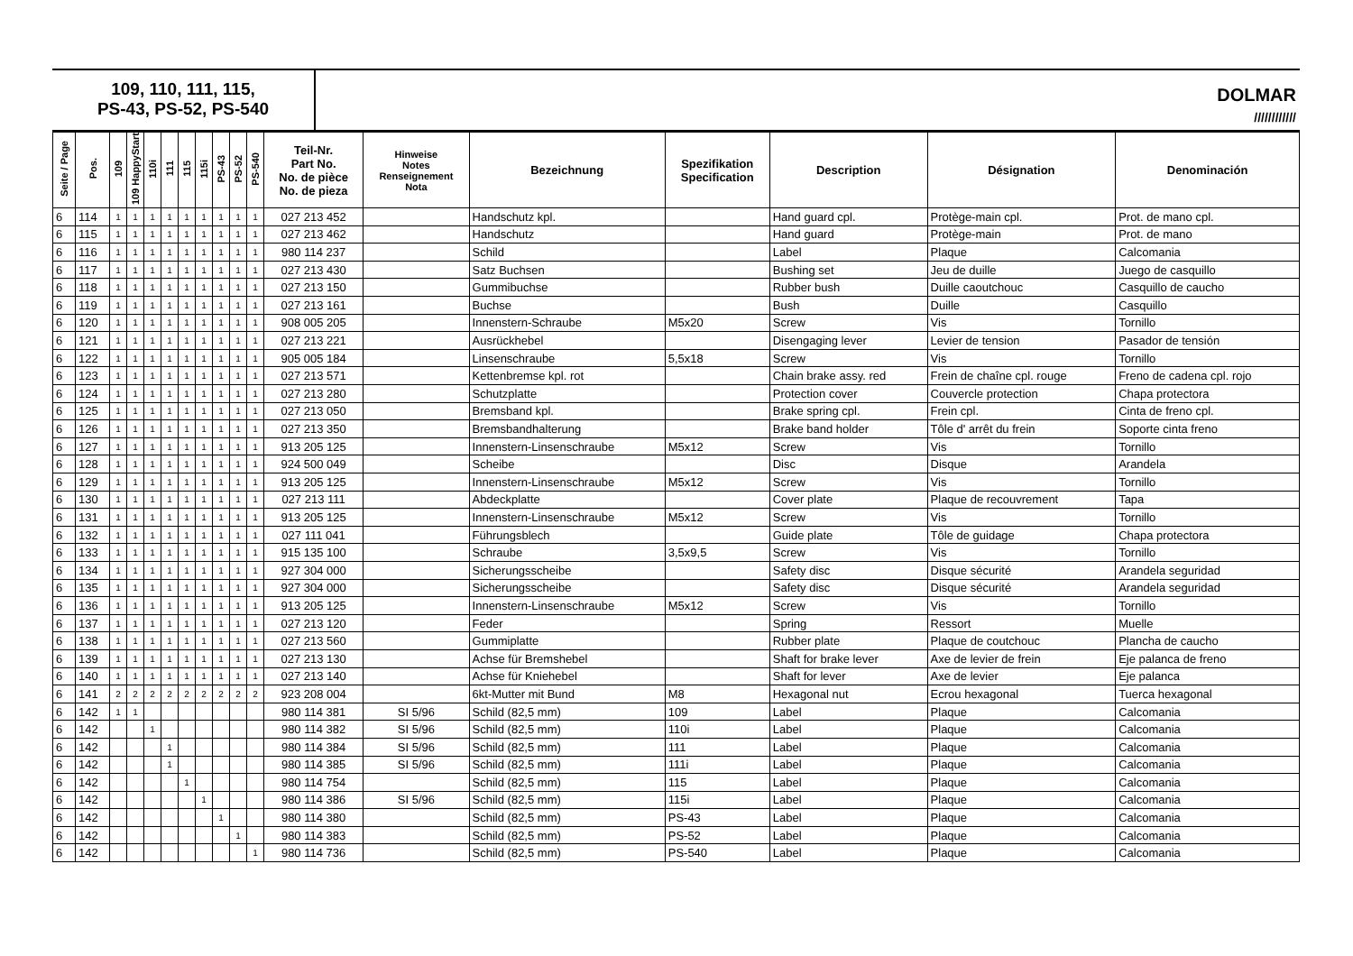109, 110, 111, 115,
PS-43, PS-52, PS-540
DOLMAR
////////////
| Seite / Page | Pos. | 109 | 109 HappyStart | 110i | 111 | 115 | 115i | PS-43 | PS-52 | PS-540 | Teil-Nr. Part No. No. de pièce No. de pieza | Hinweise Notes Renseignement Nota | Bezeichnung | Spezifikation Specification | Description | Désignation | Denominación |
| --- | --- | --- | --- | --- | --- | --- | --- | --- | --- | --- | --- | --- | --- | --- | --- | --- | --- |
| 6 | 114 | 1 | 1 | 1 | 1 | 1 | 1 | 1 | 1 | 1 | 027 213 452 | | Handschutz kpl. | | Hand guard cpl. | Protège-main cpl. | Prot. de mano cpl. |
| 6 | 115 | 1 | 1 | 1 | 1 | 1 | 1 | 1 | 1 | 1 | 027 213 462 | | Handschutz | | Hand guard | Protège-main | Prot. de mano |
| 6 | 116 | 1 | 1 | 1 | 1 | 1 | 1 | 1 | 1 | 1 | 980 114 237 | | Schild | | Label | Plaque | Calcomania |
| 6 | 117 | 1 | 1 | 1 | 1 | 1 | 1 | 1 | 1 | 1 | 027 213 430 | | Satz Buchsen | | Bushing set | Jeu de duille | Juego de casquillo |
| 6 | 118 | 1 | 1 | 1 | 1 | 1 | 1 | 1 | 1 | 1 | 027 213 150 | | Gummibuchse | | Rubber bush | Duille caoutchouc | Casquillo de caucho |
| 6 | 119 | 1 | 1 | 1 | 1 | 1 | 1 | 1 | 1 | 1 | 027 213 161 | | Buchse | | Bush | Duille | Casquillo |
| 6 | 120 | 1 | 1 | 1 | 1 | 1 | 1 | 1 | 1 | 1 | 908 005 205 | | Innenstern-Schraube | M5x20 | Screw | Vis | Tornillo |
| 6 | 121 | 1 | 1 | 1 | 1 | 1 | 1 | 1 | 1 | 1 | 027 213 221 | | Ausrückhebel | | Disengaging lever | Levier de tension | Pasador de tensión |
| 6 | 122 | 1 | 1 | 1 | 1 | 1 | 1 | 1 | 1 | 1 | 905 005 184 | | Linsenschraube | 5,5x18 | Screw | Vis | Tornillo |
| 6 | 123 | 1 | 1 | 1 | 1 | 1 | 1 | 1 | 1 | 1 | 027 213 571 | | Kettenbremse kpl. rot | | Chain brake assy. red | Frein de chaîne cpl. rouge | Freno de cadena cpl. rojo |
| 6 | 124 | 1 | 1 | 1 | 1 | 1 | 1 | 1 | 1 | 1 | 027 213 280 | | Schutzplatte | | Protection cover | Couvercle protection | Chapa protectora |
| 6 | 125 | 1 | 1 | 1 | 1 | 1 | 1 | 1 | 1 | 1 | 027 213 050 | | Bremsband kpl. | | Brake spring cpl. | Frein cpl. | Cinta de freno cpl. |
| 6 | 126 | 1 | 1 | 1 | 1 | 1 | 1 | 1 | 1 | 1 | 027 213 350 | | Bremsbandhalterung | | Brake band holder | Tôle d' arrêt du frein | Soporte cinta freno |
| 6 | 127 | 1 | 1 | 1 | 1 | 1 | 1 | 1 | 1 | 1 | 913 205 125 | | Innenstern-Linsenschraube | M5x12 | Screw | Vis | Tornillo |
| 6 | 128 | 1 | 1 | 1 | 1 | 1 | 1 | 1 | 1 | 1 | 924 500 049 | | Scheibe | | Disc | Disque | Arandela |
| 6 | 129 | 1 | 1 | 1 | 1 | 1 | 1 | 1 | 1 | 1 | 913 205 125 | | Innenstern-Linsenschraube | M5x12 | Screw | Vis | Tornillo |
| 6 | 130 | 1 | 1 | 1 | 1 | 1 | 1 | 1 | 1 | 1 | 027 213 111 | | Abdeckplatte | | Cover plate | Plaque de recouvrement | Tapa |
| 6 | 131 | 1 | 1 | 1 | 1 | 1 | 1 | 1 | 1 | 1 | 913 205 125 | | Innenstern-Linsenschraube | M5x12 | Screw | Vis | Tornillo |
| 6 | 132 | 1 | 1 | 1 | 1 | 1 | 1 | 1 | 1 | 1 | 027 111 041 | | Führungsblech | | Guide plate | Tôle de guidage | Chapa protectora |
| 6 | 133 | 1 | 1 | 1 | 1 | 1 | 1 | 1 | 1 | 1 | 915 135 100 | | Schraube | 3,5x9,5 | Screw | Vis | Tornillo |
| 6 | 134 | 1 | 1 | 1 | 1 | 1 | 1 | 1 | 1 | 1 | 927 304 000 | | Sicherungsscheibe | | Safety disc | Disque sécurité | Arandela seguridad |
| 6 | 135 | 1 | 1 | 1 | 1 | 1 | 1 | 1 | 1 | 1 | 927 304 000 | | Sicherungsscheibe | | Safety disc | Disque sécurité | Arandela seguridad |
| 6 | 136 | 1 | 1 | 1 | 1 | 1 | 1 | 1 | 1 | 1 | 913 205 125 | | Innenstern-Linsenschraube | M5x12 | Screw | Vis | Tornillo |
| 6 | 137 | 1 | 1 | 1 | 1 | 1 | 1 | 1 | 1 | 1 | 027 213 120 | | Feder | | Spring | Ressort | Muelle |
| 6 | 138 | 1 | 1 | 1 | 1 | 1 | 1 | 1 | 1 | 1 | 027 213 560 | | Gummiplatte | | Rubber plate | Plaque de coutchouc | Plancha de caucho |
| 6 | 139 | 1 | 1 | 1 | 1 | 1 | 1 | 1 | 1 | 1 | 027 213 130 | | Achse für Bremshebel | | Shaft for brake lever | Axe de levier de frein | Eje palanca de freno |
| 6 | 140 | 1 | 1 | 1 | 1 | 1 | 1 | 1 | 1 | 1 | 027 213 140 | | Achse für Kniehebel | | Shaft for lever | Axe de levier | Eje palanca |
| 6 | 141 | 2 | 2 | 2 | 2 | 2 | 2 | 2 | 2 | 2 | 923 208 004 | | 6kt-Mutter mit Bund | M8 | Hexagonal nut | Ecrou hexagonal | Tuerca hexagonal |
| 6 | 142 | 1 | 1 | | | | | | | | 980 114 381 | SI 5/96 | Schild (82,5 mm) | 109 | Label | Plaque | Calcomania |
| 6 | 142 | | | 1 | | | | | | | 980 114 382 | SI 5/96 | Schild (82,5 mm) | 110i | Label | Plaque | Calcomania |
| 6 | 142 | | | | 1 | | | | | | 980 114 384 | SI 5/96 | Schild (82,5 mm) | 111 | Label | Plaque | Calcomania |
| 6 | 142 | | | | 1 | | | | | | 980 114 385 | SI 5/96 | Schild (82,5 mm) | 111i | Label | Plaque | Calcomania |
| 6 | 142 | | | | | 1 | | | | | 980 114 754 | | Schild (82,5 mm) | 115 | Label | Plaque | Calcomania |
| 6 | 142 | | | | | | 1 | | | | 980 114 386 | SI 5/96 | Schild (82,5 mm) | 115i | Label | Plaque | Calcomania |
| 6 | 142 | | | | | | | 1 | | | 980 114 380 | | Schild (82,5 mm) | PS-43 | Label | Plaque | Calcomania |
| 6 | 142 | | | | | | | | 1 | | 980 114 383 | | Schild (82,5 mm) | PS-52 | Label | Plaque | Calcomania |
| 6 | 142 | | | | | | | | | 1 | 980 114 736 | | Schild (82,5 mm) | PS-540 | Label | Plaque | Calcomania |